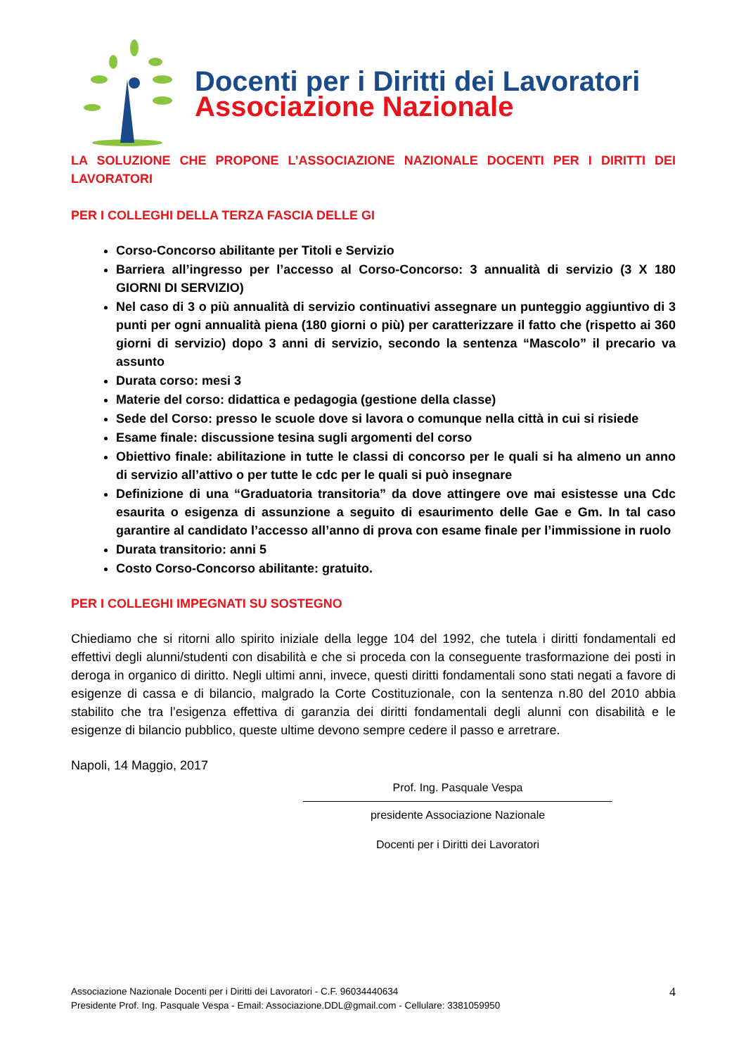Docenti per i Diritti dei Lavoratori
Associazione Nazionale
LA SOLUZIONE CHE PROPONE L’ASSOCIAZIONE NAZIONALE DOCENTI PER I DIRITTI DEI LAVORATORI
PER I COLLEGHI DELLA TERZA FASCIA DELLE GI
Corso-Concorso abilitante per Titoli e Servizio
Barriera all’ingresso per l’accesso al Corso-Concorso: 3 annualità di servizio (3 X 180 GIORNI DI SERVIZIO)
Nel caso di 3 o più annualità di servizio continuativi assegnare un punteggio aggiuntivo di 3 punti per ogni annualità piena (180 giorni o più) per caratterizzare il fatto che (rispetto ai 360 giorni di servizio) dopo 3 anni di servizio, secondo la sentenza “Mascolo” il precario va assunto
Durata corso: mesi 3
Materie del corso: didattica e pedagogia (gestione della classe)
Sede del Corso: presso le scuole dove si lavora o comunque nella città in cui si risiede
Esame finale: discussione tesina sugli argomenti del corso
Obiettivo finale: abilitazione in tutte le classi di concorso per le quali si ha almeno un anno di servizio all’attivo o per tutte le cdc per le quali si può insegnare
Definizione di una “Graduatoria transitoria” da dove attingere ove mai esistesse una Cdc esaurita o esigenza di assunzione a seguito di esaurimento delle Gae e Gm. In tal caso garantire al candidato l’accesso all’anno di prova con esame finale per l’immissione in ruolo
Durata transitorio: anni 5
Costo Corso-Concorso abilitante: gratuito.
PER I COLLEGHI IMPEGNATI SU SOSTEGNO
Chiediamo che si ritorni allo spirito iniziale della legge 104 del 1992, che tutela i diritti fondamentali ed effettivi degli alunni/studenti con disabilità e che si proceda con la conseguente trasformazione dei posti in deroga in organico di diritto. Negli ultimi anni, invece, questi diritti fondamentali sono stati negati a favore di esigenze di cassa e di bilancio, malgrado la Corte Costituzionale, con la sentenza n.80 del 2010 abbia stabilito che tra l’esigenza effettiva di garanzia dei diritti fondamentali degli alunni con disabilità e le esigenze di bilancio pubblico, queste ultime devono sempre cedere il passo e arretrare.
Napoli, 14 Maggio, 2017
Prof. Ing. Pasquale Vespa
presidente Associazione Nazionale
Docenti per i Diritti dei Lavoratori
Associazione Nazionale Docenti per i Diritti dei Lavoratori - C.F. 96034440634
Presidente Prof. Ing. Pasquale Vespa - Email: Associazione.DDL@gmail.com - Cellulare: 3381059950
4